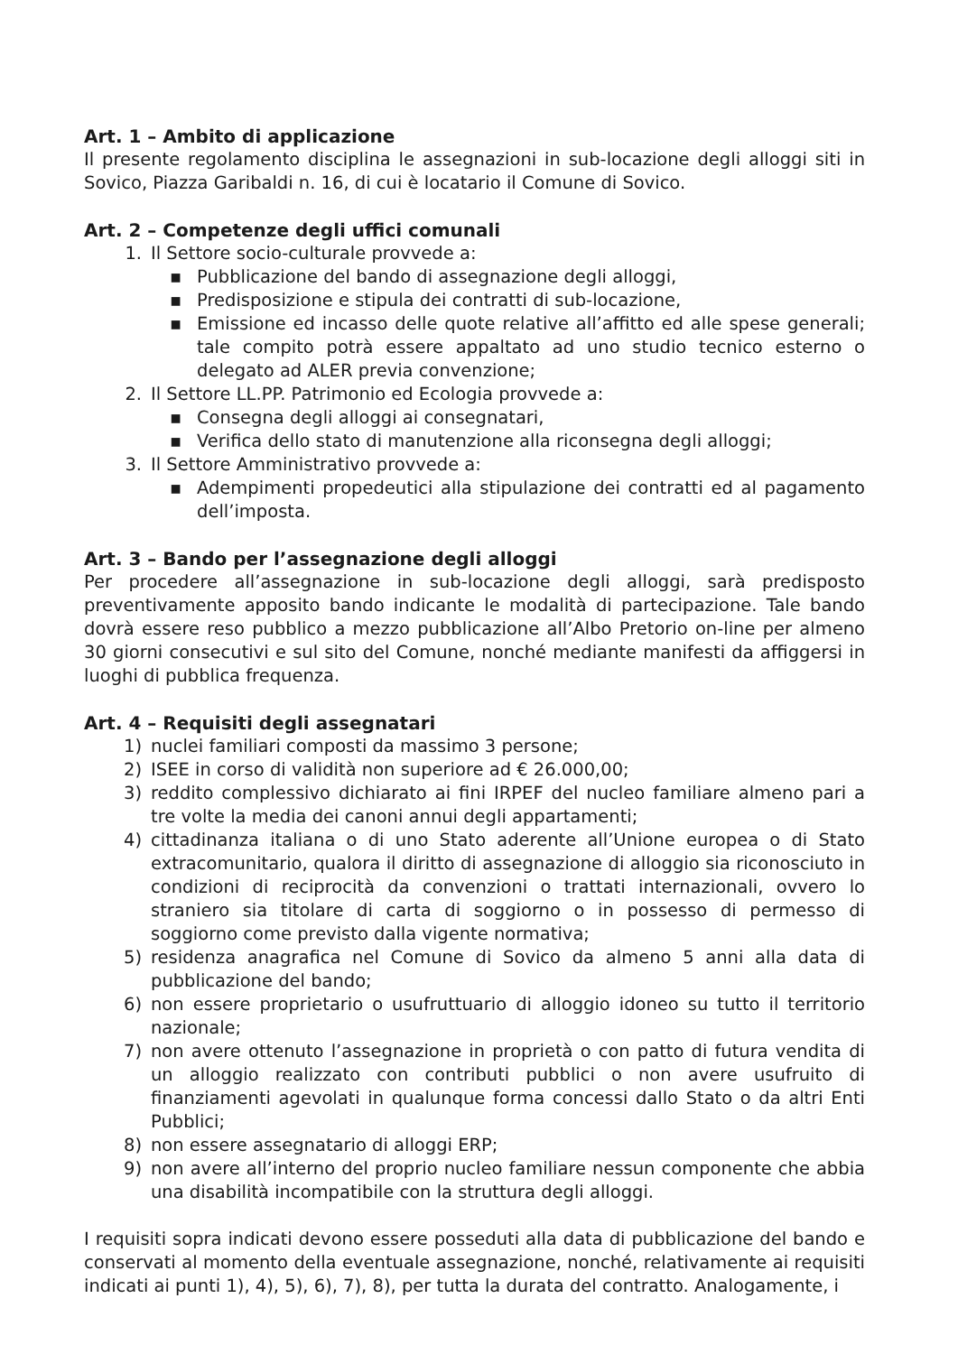Art. 1 – Ambito di applicazione
Il presente regolamento disciplina le assegnazioni in sub-locazione degli alloggi siti in Sovico, Piazza Garibaldi n. 16, di cui è locatario il Comune di Sovico.
Art. 2 – Competenze degli uffici comunali
1. Il Settore socio-culturale provvede a:
▪ Pubblicazione del bando di assegnazione degli alloggi,
▪ Predisposizione e stipula dei contratti di sub-locazione,
▪ Emissione ed incasso delle quote relative all’affitto ed alle spese generali; tale compito potrà essere appaltato ad uno studio tecnico esterno o delegato ad ALER previa convenzione;
2. Il Settore LL.PP. Patrimonio ed Ecologia provvede a:
▪ Consegna degli alloggi ai consegnatari,
▪ Verifica dello stato di manutenzione alla riconsegna degli alloggi;
3. Il Settore Amministrativo provvede a:
▪ Adempimenti propedeutici alla stipulazione dei contratti ed al pagamento dell’imposta.
Art. 3 – Bando per l’assegnazione degli alloggi
Per procedere all’assegnazione in sub-locazione degli alloggi, sarà predisposto preventivamente apposito bando indicante le modalità di partecipazione. Tale bando dovrà essere reso pubblico a mezzo pubblicazione all’Albo Pretorio on-line per almeno 30 giorni consecutivi e sul sito del Comune, nonché mediante manifesti da affiggersi in luoghi di pubblica frequenza.
Art. 4 – Requisiti degli assegnatari
1) nuclei familiari composti da massimo 3 persone;
2) ISEE in corso di validità non superiore ad € 26.000,00;
3) reddito complessivo dichiarato ai fini IRPEF del nucleo familiare almeno pari a tre volte la media dei canoni annui degli appartamenti;
4) cittadinanza italiana o di uno Stato aderente all’Unione europea o di Stato extracomunitario, qualora il diritto di assegnazione di alloggio sia riconosciuto in condizioni di reciprocità da convenzioni o trattati internazionali, ovvero lo straniero sia titolare di carta di soggiorno o in possesso di permesso di soggiorno come previsto dalla vigente normativa;
5) residenza anagrafica nel Comune di Sovico da almeno 5 anni alla data di pubblicazione del bando;
6) non essere proprietario o usufruttuario di alloggio idoneo su tutto il territorio nazionale;
7) non avere ottenuto l’assegnazione in proprietà o con patto di futura vendita di un alloggio realizzato con contributi pubblici o non avere usufruito di finanziamenti agevolati in qualunque forma concessi dallo Stato o da altri Enti Pubblici;
8) non essere assegnatario di alloggi ERP;
9) non avere all’interno del proprio nucleo familiare nessun componente che abbia una disabilità incompatibile con la struttura degli alloggi.
I requisiti sopra indicati devono essere posseduti alla data di pubblicazione del bando e conservati al momento della eventuale assegnazione, nonché, relativamente ai requisiti indicati ai punti 1), 4), 5), 6), 7), 8), per tutta la durata del contratto. Analogamente, i